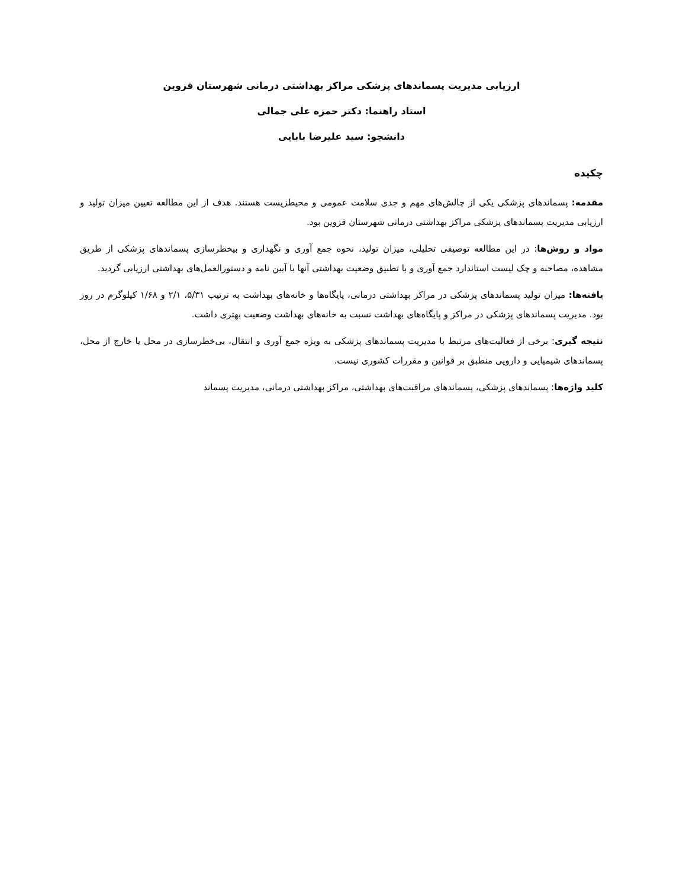ارزیابی مدیریت پسماندهای پزشکی مراکز بهداشتی درمانی شهرستان قزوین
استاد راهنما: دکتر حمزه علی جمالی
دانشجو: سید علیرضا بابایی
چکیده
مقدمه: پسماندهای پزشکی یکی از چالش‌های مهم و جدی سلامت عمومی و محیطزیست هستند. هدف از این مطالعه تعیین میزان تولید و ارزیابی مدیریت پسماندهای پزشکی مراکز بهداشتی درمانی شهرستان قزوین بود.
مواد و روش‌ها: در این مطالعه توصیفی تحلیلی، میزان تولید، نحوه جمع آوری و نگهداری و بیخطرسازی پسماندهای پزشکی از طریق مشاهده، مصاحبه و چک لیست استاندارد جمع آوری و با تطبیق وضعیت بهداشتی آنها با آیین نامه و دستورالعمل‌های بهداشتی ارزیابی گردید.
یافته‌ها: میزان تولید پسماندهای پزشکی در مراکز بهداشتی درمانی، پایگاه‌ها و خانه‌های بهداشت به ترتیب ۵/۳۱، ۲/۱ و ۱/۶۸ کیلوگرم در روز بود. مدیریت پسماندهای پزشکی در مراکز و پایگاه‌های بهداشت نسبت به خانه‌های بهداشت وضعیت بهتری داشت.
نتیجه گیری: برخی از فعالیت‌های مرتبط با مدیریت پسماندهای پزشکی به ویژه جمع آوری و انتقال، بی‌خطرسازی در محل یا خارج از محل، پسماندهای شیمیایی و دارویی منطبق بر قوانین و مقررات کشوری نیست.
کلید واژه‌ها: پسماندهای پزشکی، پسماندهای مراقبت‌های بهداشتی، مراکز بهداشتی درمانی، مدیریت پسماند